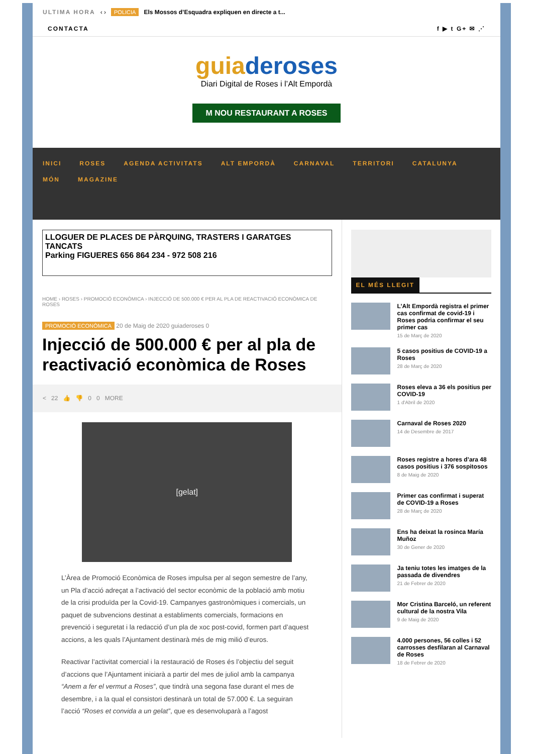ULTIMA HORA ‹ › POLICIA Els Mossos d’Esquadra expliquen en directe a t...
CONTACTA f ▶ t G+ ✉ ⋰
guiaderoses
Diari Digital de Roses i l’Alt Empordà
M NOU RESTAURANT A ROSES
INICI ROSES AGENDA ACTIVITATS ALT EMPORDÀ CARNAVAL TERRITORI CATALUNYA MÓN MAGAZINE
LLOGUER DE PLACES DE PÀRQUING, TRASTERS I GARATGES TANCATS
Parking FIGUERES 656 864 234 - 972 508 216
HOME › ROSES › PROMOCIÓ ECONÒMICA › INJECCIÓ DE 500.000 € PER AL PLA DE REACTIVACIÓ ECONÒMICA DE ROSES
PROMOCIÓ ECONÒMICA 20 de Maig de 2020 guiaderoses 0
Injecció de 500.000 € per al pla de reactivació econòmica de Roses
< 22 👍 👎 0 0 MORE
[gelat]
L’Àrea de Promoció Econòmica de Roses impulsa per al segon semestre de l’any, un Pla d’acció adreçat a l’activació del sector econòmic de la població amb motiu de la crisi produïda per la Covid-19. Campanyes gastronòmiques i comercials, un paquet de subvencions destinat a establiments comercials, formacions en prevenció i seguretat i la redacció d’un pla de xoc post-covid, formen part d’aquest accions, a les quals l’Ajuntament destinarà més de mig milió d’euros.
Reactivar l’activitat comercial i la restauració de Roses és l’objectiu del seguit d’accions que l’Ajuntament iniciarà a partir del mes de juliol amb la campanya “Anem a fer el vermut a Roses”, que tindrà una segona fase durant el mes de desembre, i a la qual el consistori destinarà un total de 57.000 €. La seguiran l’acció “Roses et convida a un gelat”, que es desenvoluparà a l’agost
EL MÉS LLEGIT
L’Alt Empordà registra el primer cas confirmat de covid-19 i Roses podria confirmar el seu primer cas
15 de Març de 2020
5 casos positius de COVID-19 a Roses
28 de Març de 2020
Roses eleva a 36 els positius per COVID-19
1 d'Abril de 2020
Carnaval de Roses 2020
14 de Desembre de 2017
Roses registre a hores d’ara 48 casos positius i 376 sospitosos
8 de Maig de 2020
Primer cas confirmat i superat de COVID-19 a Roses
28 de Març de 2020
Ens ha deixat la rosinca María Muñoz
30 de Gener de 2020
Ja teniu totes les imatges de la passada de divendres
21 de Febrer de 2020
Mor Cristina Barceló, un referent cultural de la nostra Vila
9 de Maig de 2020
4.000 persones, 56 colles i 52 carrosses desfilaran al Carnaval de Roses
18 de Febrer de 2020